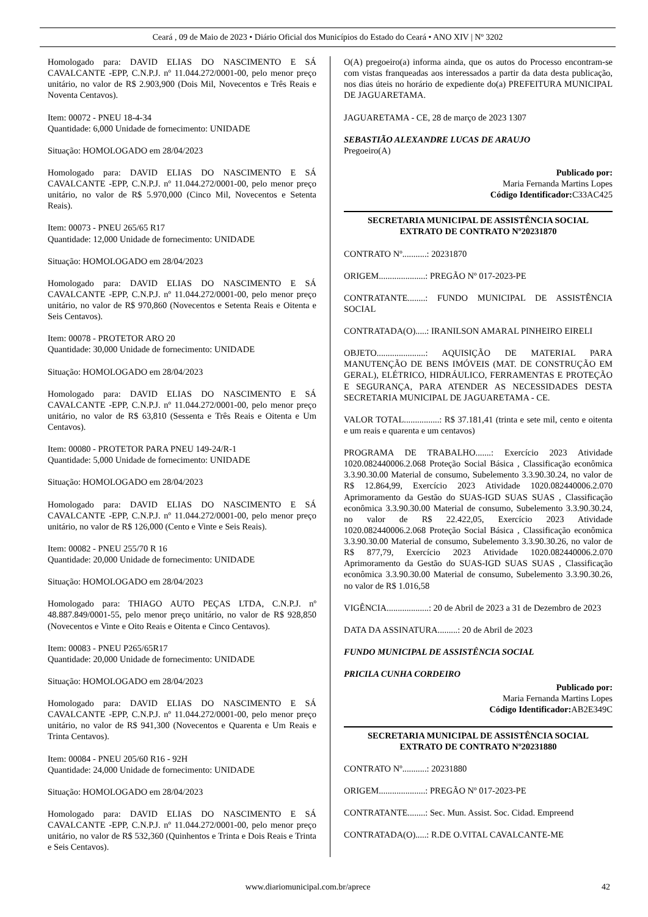Ceará , 09 de Maio de 2023 • Diário Oficial dos Municípios do Estado do Ceará • ANO XIV | Nº 3202
Homologado para: DAVID ELIAS DO NASCIMENTO E SÁ CAVALCANTE -EPP, C.N.P.J. nº 11.044.272/0001-00, pelo menor preço unitário, no valor de R$ 2.903,900 (Dois Mil, Novecentos e Três Reais e Noventa Centavos).
Item: 00072 - PNEU 18-4-34
Quantidade: 6,000 Unidade de fornecimento: UNIDADE
Situação: HOMOLOGADO em 28/04/2023
Homologado para: DAVID ELIAS DO NASCIMENTO E SÁ CAVALCANTE -EPP, C.N.P.J. nº 11.044.272/0001-00, pelo menor preço unitário, no valor de R$ 5.970,000 (Cinco Mil, Novecentos e Setenta Reais).
Item: 00073 - PNEU 265/65 R17
Quantidade: 12,000 Unidade de fornecimento: UNIDADE
Situação: HOMOLOGADO em 28/04/2023
Homologado para: DAVID ELIAS DO NASCIMENTO E SÁ CAVALCANTE -EPP, C.N.P.J. nº 11.044.272/0001-00, pelo menor preço unitário, no valor de R$ 970,860 (Novecentos e Setenta Reais e Oitenta e Seis Centavos).
Item: 00078 - PROTETOR ARO 20
Quantidade: 30,000 Unidade de fornecimento: UNIDADE
Situação: HOMOLOGADO em 28/04/2023
Homologado para: DAVID ELIAS DO NASCIMENTO E SÁ CAVALCANTE -EPP, C.N.P.J. nº 11.044.272/0001-00, pelo menor preço unitário, no valor de R$ 63,810 (Sessenta e Três Reais e Oitenta e Um Centavos).
Item: 00080 - PROTETOR PARA PNEU 149-24/R-1
Quantidade: 5,000 Unidade de fornecimento: UNIDADE
Situação: HOMOLOGADO em 28/04/2023
Homologado para: DAVID ELIAS DO NASCIMENTO E SÁ CAVALCANTE -EPP, C.N.P.J. nº 11.044.272/0001-00, pelo menor preço unitário, no valor de R$ 126,000 (Cento e Vinte e Seis Reais).
Item: 00082 - PNEU 255/70 R 16
Quantidade: 20,000 Unidade de fornecimento: UNIDADE
Situação: HOMOLOGADO em 28/04/2023
Homologado para: THIAGO AUTO PEÇAS LTDA, C.N.P.J. nº 48.887.849/0001-55, pelo menor preço unitário, no valor de R$ 928,850 (Novecentos e Vinte e Oito Reais e Oitenta e Cinco Centavos).
Item: 00083 - PNEU P265/65R17
Quantidade: 20,000 Unidade de fornecimento: UNIDADE
Situação: HOMOLOGADO em 28/04/2023
Homologado para: DAVID ELIAS DO NASCIMENTO E SÁ CAVALCANTE -EPP, C.N.P.J. nº 11.044.272/0001-00, pelo menor preço unitário, no valor de R$ 941,300 (Novecentos e Quarenta e Um Reais e Trinta Centavos).
Item: 00084 - PNEU 205/60 R16 - 92H
Quantidade: 24,000 Unidade de fornecimento: UNIDADE
Situação: HOMOLOGADO em 28/04/2023
Homologado para: DAVID ELIAS DO NASCIMENTO E SÁ CAVALCANTE -EPP, C.N.P.J. nº 11.044.272/0001-00, pelo menor preço unitário, no valor de R$ 532,360 (Quinhentos e Trinta e Dois Reais e Trinta e Seis Centavos).
O(A) pregoeiro(a) informa ainda, que os autos do Processo encontram-se com vistas franqueadas aos interessados a partir da data desta publicação, nos dias úteis no horário de expediente do(a) PREFEITURA MUNICIPAL DE JAGUARETAMA.
JAGUARETAMA - CE, 28 de março de 2023 1307
SEBASTIÃO ALEXANDRE LUCAS DE ARAUJO
Pregoeiro(A)
Publicado por:
Maria Fernanda Martins Lopes
Código Identificador: C33AC425
SECRETARIA MUNICIPAL DE ASSISTÊNCIA SOCIAL
EXTRATO DE CONTRATO Nº20231870
CONTRATO Nº...........: 20231870
ORIGEM.....................: PREGÃO Nº 017-2023-PE
CONTRATANTE........: FUNDO MUNICIPAL DE ASSISTÊNCIA SOCIAL
CONTRATADA(O).....: IRANILSON AMARAL PINHEIRO EIRELI
OBJETO......................: AQUISIÇÃO DE MATERIAL PARA MANUTENÇÃO DE BENS IMÓVEIS (MAT. DE CONSTRUÇÃO EM GERAL), ELÉTRICO, HIDRÁULICO, FERRAMENTAS E PROTEÇÃO E SEGURANÇA, PARA ATENDER AS NECESSIDADES DESTA SECRETARIA MUNICIPAL DE JAGUARETAMA - CE.
VALOR TOTAL................: R$ 37.181,41 (trinta e sete mil, cento e oitenta e um reais e quarenta e um centavos)
PROGRAMA DE TRABALHO.......: Exercício 2023 Atividade 1020.082440006.2.068 Proteção Social Básica , Classificação econômica 3.3.90.30.00 Material de consumo, Subelemento 3.3.90.30.24, no valor de R$ 12.864,99, Exercício 2023 Atividade 1020.082440006.2.070 Aprimoramento da Gestão do SUAS-IGD SUAS SUAS , Classificação econômica 3.3.90.30.00 Material de consumo, Subelemento 3.3.90.30.24, no valor de R$ 22.422,05, Exercício 2023 Atividade 1020.082440006.2.068 Proteção Social Básica , Classificação econômica 3.3.90.30.00 Material de consumo, Subelemento 3.3.90.30.26, no valor de R$ 877,79, Exercício 2023 Atividade 1020.082440006.2.070 Aprimoramento da Gestão do SUAS-IGD SUAS SUAS , Classificação econômica 3.3.90.30.00 Material de consumo, Subelemento 3.3.90.30.26, no valor de R$ 1.016,58
VIGÊNCIA...................: 20 de Abril de 2023 a 31 de Dezembro de 2023
DATA DA ASSINATURA.........: 20 de Abril de 2023
FUNDO MUNICIPAL DE ASSISTÊNCIA SOCIAL
PRICILA CUNHA CORDEIRO
Publicado por:
Maria Fernanda Martins Lopes
Código Identificador: AB2E349C
SECRETARIA MUNICIPAL DE ASSISTÊNCIA SOCIAL
EXTRATO DE CONTRATO Nº20231880
CONTRATO Nº...........: 20231880
ORIGEM.....................: PREGÃO Nº 017-2023-PE
CONTRATANTE........: Sec. Mun. Assist. Soc. Cidad. Empreend
CONTRATADA(O).....: R.DE O.VITAL CAVALCANTE-ME
www.diariomunicipal.com.br/aprece
42